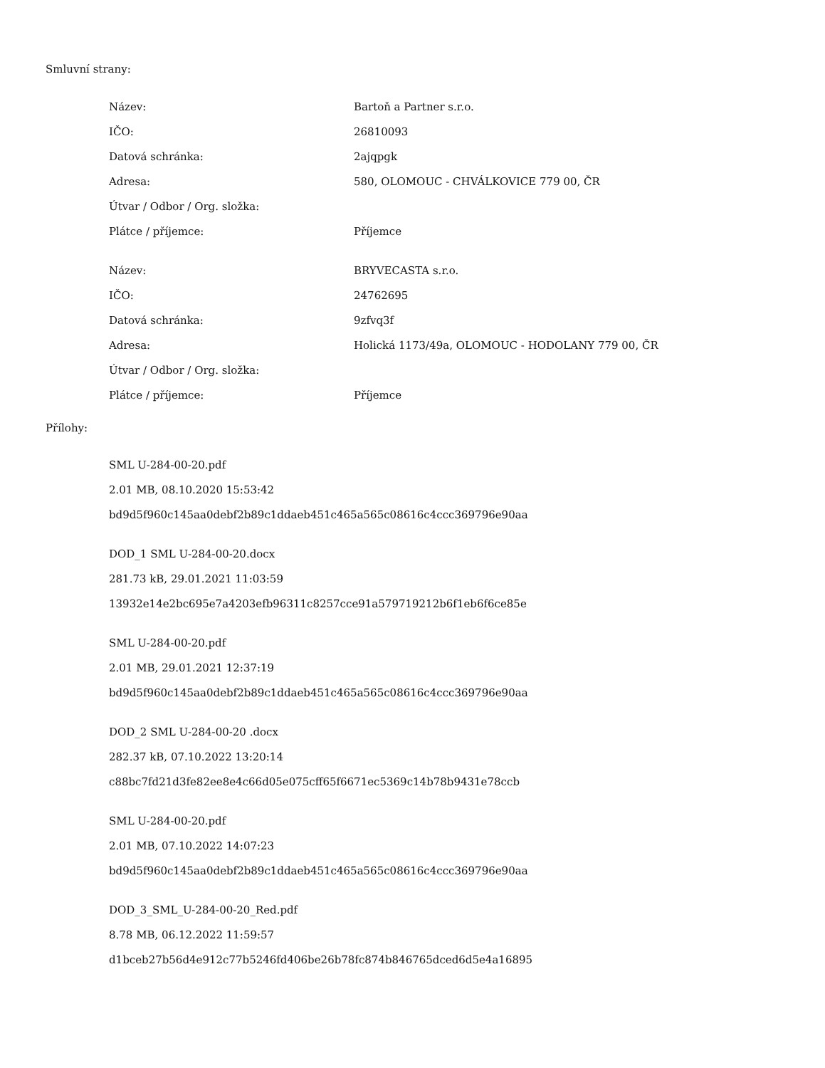Smluvní strany:
| Název: | Bartoň a Partner s.r.o. |
| IČO: | 26810093 |
| Datová schránka: | 2ajqpgk |
| Adresa: | 580, OLOMOUC - CHVÁLKOVICE 779 00, ČR |
| Útvar / Odbor / Org. složka: | |
| Plátce / příjemce: | Příjemce |
| Název: | BRYVECASTA s.r.o. |
| IČO: | 24762695 |
| Datová schránka: | 9zfvq3f |
| Adresa: | Holická 1173/49a, OLOMOUC - HODOLANY 779 00, ČR |
| Útvar / Odbor / Org. složka: | |
| Plátce / příjemce: | Příjemce |
Přílohy:
SML U-284-00-20.pdf
2.01 MB, 08.10.2020 15:53:42
bd9d5f960c145aa0debf2b89c1ddaeb451c465a565c08616c4ccc369796e90aa
DOD_1 SML U-284-00-20.docx
281.73 kB, 29.01.2021 11:03:59
13932e14e2bc695e7a4203efb96311c8257cce91a579719212b6f1eb6f6ce85e
SML U-284-00-20.pdf
2.01 MB, 29.01.2021 12:37:19
bd9d5f960c145aa0debf2b89c1ddaeb451c465a565c08616c4ccc369796e90aa
DOD_2 SML U-284-00-20 .docx
282.37 kB, 07.10.2022 13:20:14
c88bc7fd21d3fe82ee8e4c66d05e075cff65f6671ec5369c14b78b9431e78ccb
SML U-284-00-20.pdf
2.01 MB, 07.10.2022 14:07:23
bd9d5f960c145aa0debf2b89c1ddaeb451c465a565c08616c4ccc369796e90aa
DOD_3_SML_U-284-00-20_Red.pdf
8.78 MB, 06.12.2022 11:59:57
d1bceb27b56d4e912c77b5246fd406be26b78fc874b846765dced6d5e4a16895